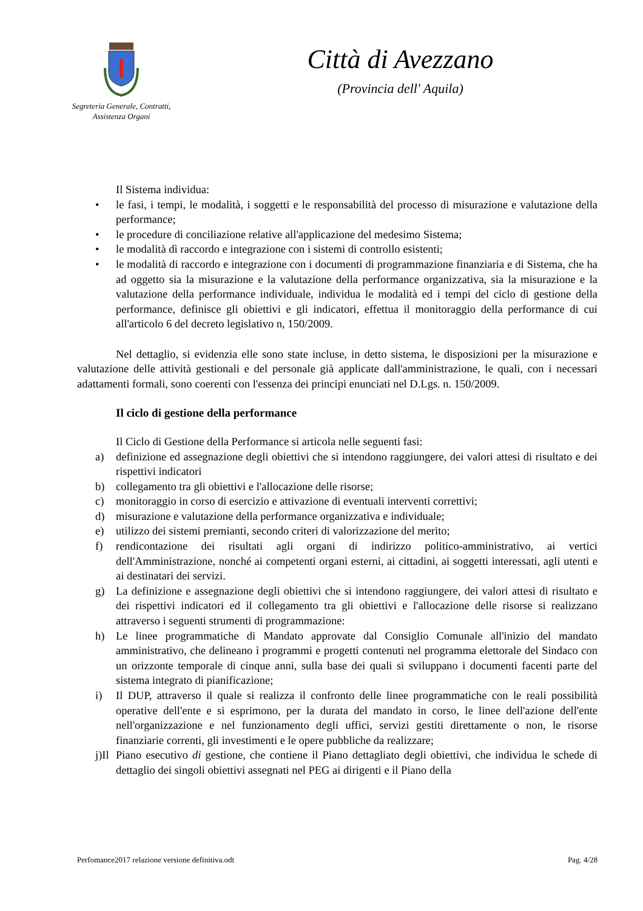Segreteria Generale, Contratti,
Assistenza Organi
Città di Avezzano
(Provincia dell' Aquila)
Il Sistema individua:
• le fasi, i tempi, le modalità, i soggetti e le responsabilità del processo di misurazione e valutazione della performance;
• le procedure di conciliazione relative all'applicazione del medesimo Sistema;
• le modalità dì raccordo e integrazione con i sistemi di controllo esistenti;
• le modalità di raccordo e integrazione con i documenti di programmazione finanziaria e di Sistema, che ha ad oggetto sia la misurazione e la valutazione della performance organizzativa, sia la misurazione e la valutazione della performance individuale, individua le modalità ed i tempi del ciclo di gestione della performance, definisce gli obiettivi e gli indicatori, effettua il monitoraggio della performance di cui all'articolo 6 del decreto legislativo n, 150/2009.
Nel dettaglio, si evidenzia elle sono state incluse, in detto sistema, le disposizioni per la misurazione e valutazione delle attività gestionali e del personale già applicate dall'amministrazione, le quali, con i necessari adattamenti formali, sono coerenti con l'essenza dei principi enunciati nel D.Lgs. n. 150/2009.
Il ciclo di gestione della performance
Il Ciclo di Gestione della Performance si articola nelle seguenti fasi:
a) definizione ed assegnazione degli obiettivi che si intendono raggiungere, dei valori attesi di risultato e dei rispettivi indicatori
b) collegamento tra gli obiettivi e l'allocazione delle risorse;
c) monitoraggio in corso di esercizio e attivazione di eventuali interventi correttivi;
d) misurazione e valutazione della performance organizzativa e individuale;
e) utilizzo dei sistemi premianti, secondo criteri di valorizzazione del merito;
f) rendicontazione dei risultati agli organi di indirizzo politico-amministrativo, ai vertici dell'Amministrazione, nonché ai competenti organi esterni, ai cittadini, ai soggetti interessati, agli utenti e ai destinatari dei servizi.
g) La definizione e assegnazione degli obiettivi che si intendono raggiungere, dei valori attesi di risultato e dei rispettivi indicatori ed il collegamento tra gli obiettivi e l'allocazione delle risorse si realizzano attraverso i seguenti strumenti di programmazione:
h) Le linee programmatiche di Mandato approvate dal Consiglio Comunale all'inizio del mandato amministrativo, che delineano ì programmi e progetti contenuti nel programma elettorale del Sindaco con un orizzonte temporale di cinque anni, sulla base dei quali si sviluppano i documenti facenti parte del sistema integrato di pianificazione;
i) Il DUP, attraverso il quale si realizza il confronto delle linee programmatiche con le reali possibilità operative dell'ente e si esprimono, per la durata del mandato in corso, le linee dell'azione dell'ente nell'organizzazione e nel funzionamento degli uffici, servizi gestiti direttamente o non, le risorse finanziarie correnti, gli investimenti e le opere pubbliche da realizzare;
j)Il Piano esecutivo di gestione, che contiene il Piano dettagliato degli obiettivi, che individua le schede di dettaglio dei singoli obiettivi assegnati nel PEG ai dirigenti e il Piano della
Perfomance2017 relazione versione definitiva.odt Pag. 4/28